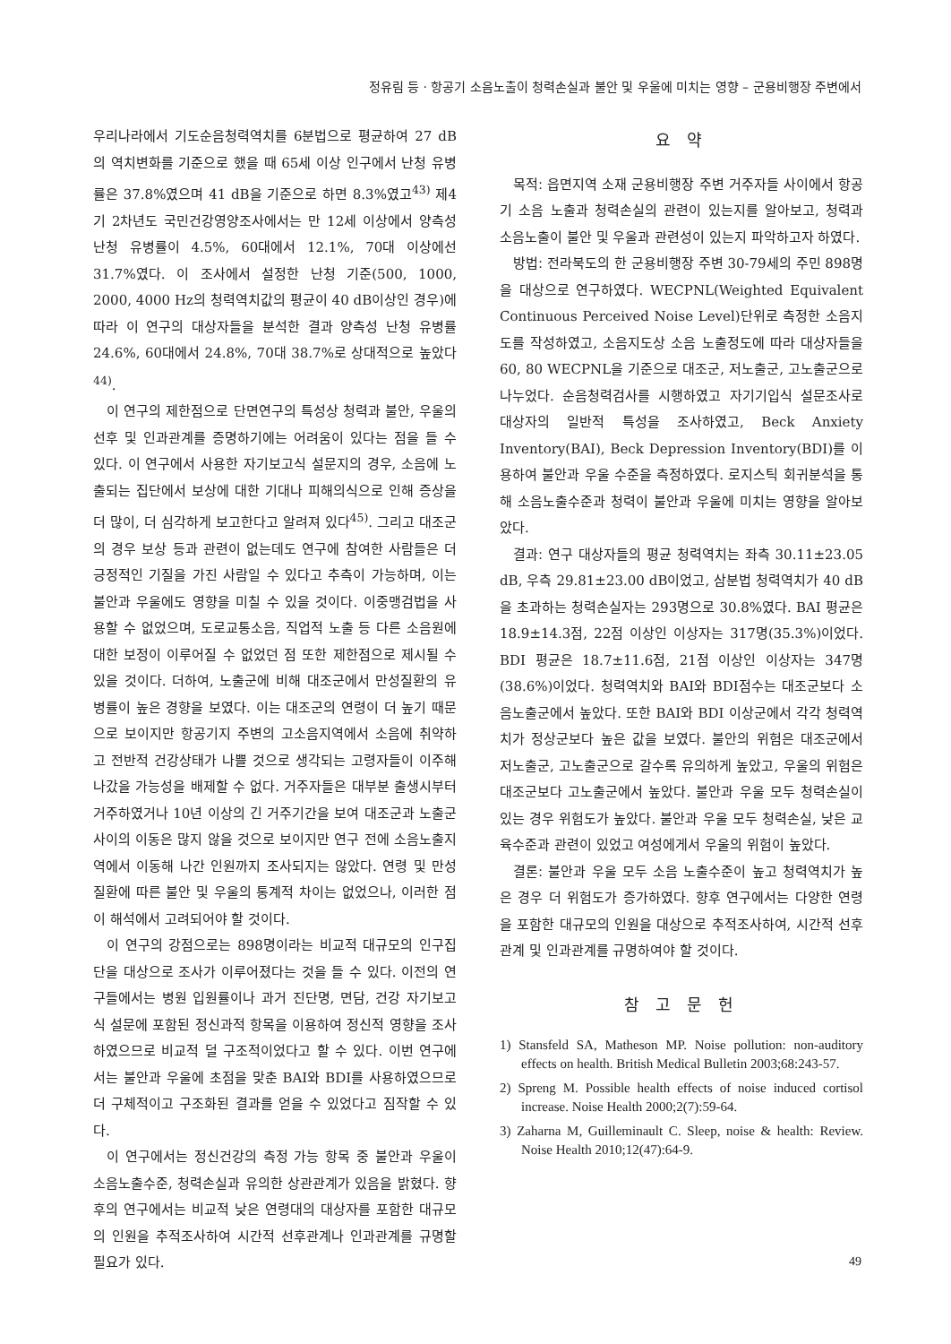정유림 등 · 항공기 소음노출이 청력손실과 불안 및 우울에 미치는 영향 – 군용비행장 주변에서
우리나라에서 기도순음청력역치를 6분법으로 평균하여 27 dB의 역치변화를 기준으로 했을 때 65세 이상 인구에서 난청 유병률은 37.8%였으며 41 dB을 기준으로 하면 8.3%였고<sup>43)</sup> 제4기 2차년도 국민건강영양조사에서는 만 12세 이상에서 양측성 난청 유병률이 4.5%, 60대에서 12.1%, 70대 이상에선 31.7%였다. 이 조사에서 설정한 난청 기준(500, 1000, 2000, 4000 Hz의 청력역치값의 평균이 40 dB이상인 경우)에 따라 이 연구의 대상자들을 분석한 결과 양측성 난청 유병률 24.6%, 60대에서 24.8%, 70대 38.7%로 상대적으로 높았다<sup>44)</sup>.
이 연구의 제한점으로 단면연구의 특성상 청력과 불안, 우울의 선후 및 인과관계를 증명하기에는 어려움이 있다는 점을 들 수 있다. 이 연구에서 사용한 자기보고식 설문지의 경우, 소음에 노출되는 집단에서 보상에 대한 기대나 피해의식으로 인해 증상을 더 많이, 더 심각하게 보고한다고 알려져 있다<sup>45)</sup>. 그리고 대조군의 경우 보상 등과 관련이 없는데도 연구에 참여한 사람들은 더 긍정적인 기질을 가진 사람일 수 있다고 추측이 가능하며, 이는 불안과 우울에도 영향을 미칠 수 있을 것이다. 이중맹검법을 사용할 수 없었으며, 도로교통소음, 직업적 노출 등 다른 소음원에 대한 보정이 이루어질 수 없었던 점 또한 제한점으로 제시될 수 있을 것이다. 더하여, 노출군에 비해 대조군에서 만성질환의 유병률이 높은 경향을 보였다. 이는 대조군의 연령이 더 높기 때문으로 보이지만 항공기지 주변의 고소음지역에서 소음에 취약하고 전반적 건강상태가 나쁠 것으로 생각되는 고령자들이 이주해 나갔을 가능성을 배제할 수 없다. 거주자들은 대부분 출생시부터 거주하였거나 10년 이상의 긴 거주기간을 보여 대조군과 노출군 사이의 이동은 많지 않을 것으로 보이지만 연구 전에 소음노출지역에서 이동해 나간 인원까지 조사되지는 않았다. 연령 및 만성질환에 따른 불안 및 우울의 통계적 차이는 없었으나, 이러한 점이 해석에서 고려되어야 할 것이다.
이 연구의 강점으로는 898명이라는 비교적 대규모의 인구집단을 대상으로 조사가 이루어졌다는 것을 들 수 있다. 이전의 연구들에서는 병원 입원률이나 과거 진단명, 면담, 건강 자기보고식 설문에 포함된 정신과적 항목을 이용하여 정신적 영향을 조사하였으므로 비교적 덜 구조적이었다고 할 수 있다. 이번 연구에서는 불안과 우울에 초점을 맞춘 BAI와 BDI를 사용하였으므로 더 구체적이고 구조화된 결과를 얻을 수 있었다고 짐작할 수 있다.
이 연구에서는 정신건강의 측정 가능 항목 중 불안과 우울이 소음노출수준, 청력손실과 유의한 상관관계가 있음을 밝혔다. 향후의 연구에서는 비교적 낮은 연령대의 대상자를 포함한 대규모의 인원을 추적조사하여 시간적 선후관계나 인과관계를 규명할 필요가 있다.
요 약
목적: 읍면지역 소재 군용비행장 주변 거주자들 사이에서 항공기 소음 노출과 청력손실의 관련이 있는지를 알아보고, 청력과 소음노출이 불안 및 우울과 관련성이 있는지 파악하고자 하였다.
방법: 전라북도의 한 군용비행장 주변 30-79세의 주민 898명을 대상으로 연구하였다. WECPNL(Weighted Equivalent Continuous Perceived Noise Level)단위로 측정한 소음지도를 작성하였고, 소음지도상 소음 노출정도에 따라 대상자들을 60, 80 WECPNL을 기준으로 대조군, 저노출군, 고노출군으로 나누었다. 순음청력검사를 시행하였고 자기기입식 설문조사로 대상자의 일반적 특성을 조사하였고, Beck Anxiety Inventory(BAI), Beck Depression Inventory(BDI)를 이용하여 불안과 우울 수준을 측정하였다. 로지스틱 회귀분석을 통해 소음노출수준과 청력이 불안과 우울에 미치는 영향을 알아보았다.
결과: 연구 대상자들의 평균 청력역치는 좌측 30.11±23.05 dB, 우측 29.81±23.00 dB이었고, 삼분법 청력역치가 40 dB을 초과하는 청력손실자는 293명으로 30.8%였다. BAI 평균은 18.9±14.3점, 22점 이상인 이상자는 317명(35.3%)이었다. BDI 평균은 18.7±11.6점, 21점 이상인 이상자는 347명(38.6%)이었다. 청력역치와 BAI와 BDI점수는 대조군보다 소음노출군에서 높았다. 또한 BAI와 BDI 이상군에서 각각 청력역치가 정상군보다 높은 값을 보였다. 불안의 위험은 대조군에서 저노출군, 고노출군으로 갈수록 유의하게 높았고, 우울의 위험은 대조군보다 고노출군에서 높았다. 불안과 우울 모두 청력손실이 있는 경우 위험도가 높았다. 불안과 우울 모두 청력손실, 낮은 교육수준과 관련이 있었고 여성에게서 우울의 위험이 높았다.
결론: 불안과 우울 모두 소음 노출수준이 높고 청력역치가 높은 경우 더 위험도가 증가하였다. 향후 연구에서는 다양한 연령을 포함한 대규모의 인원을 대상으로 추적조사하여, 시간적 선후관계 및 인과관계를 규명하여야 할 것이다.
참 고 문 헌
1) Stansfeld SA, Matheson MP. Noise pollution: non-auditory effects on health. British Medical Bulletin 2003;68:243-57.
2) Spreng M. Possible health effects of noise induced cortisol increase. Noise Health 2000;2(7):59-64.
3) Zaharna M, Guilleminault C. Sleep, noise & health: Review. Noise Health 2010;12(47):64-9.
49